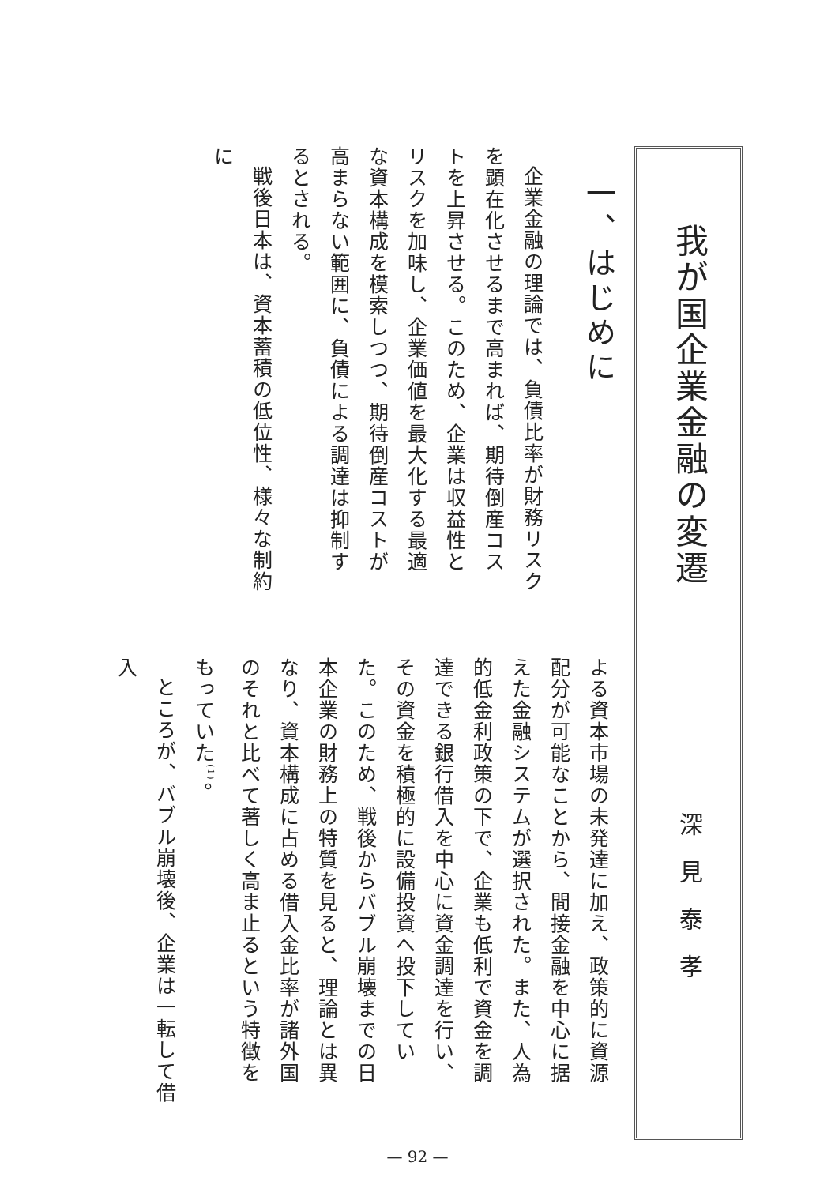我が国企業金融の変遷
深見泰孝
一、はじめに
企業金融の理論では、負債比率が財務リスクを顕在化させるまで高まれば、期待倒産コストを上昇させる。このため、企業は収益性とリスクを加味し、企業価値を最大化する最適な資本構成を模索しつつ、期待倒産コストが高まらない範囲に、負債による調達は抑制するとされる。
戦後日本は、資本蓄積の低位性、様々な制約に
よる資本市場の未発達に加え、政策的に資源配分が可能なことから、間接金融を中心に据えた金融システムが選択された。また、人為的低金利政策の下で、企業も低利で資金を調達できる銀行借入を中心に資金調達を行い、その資金を積極的に設備投資へ投下していた。このため、戦後からバブル崩壊までの日本企業の財務上の特質を見ると、理論とは異なり、資本構成に占める借入金比率が諸外国のそれと比べて著しく高ま止るという特徴をもっていた<sup>(1)</sup>。
ところが、バブル崩壊後、企業は一転して借入
— 92 —